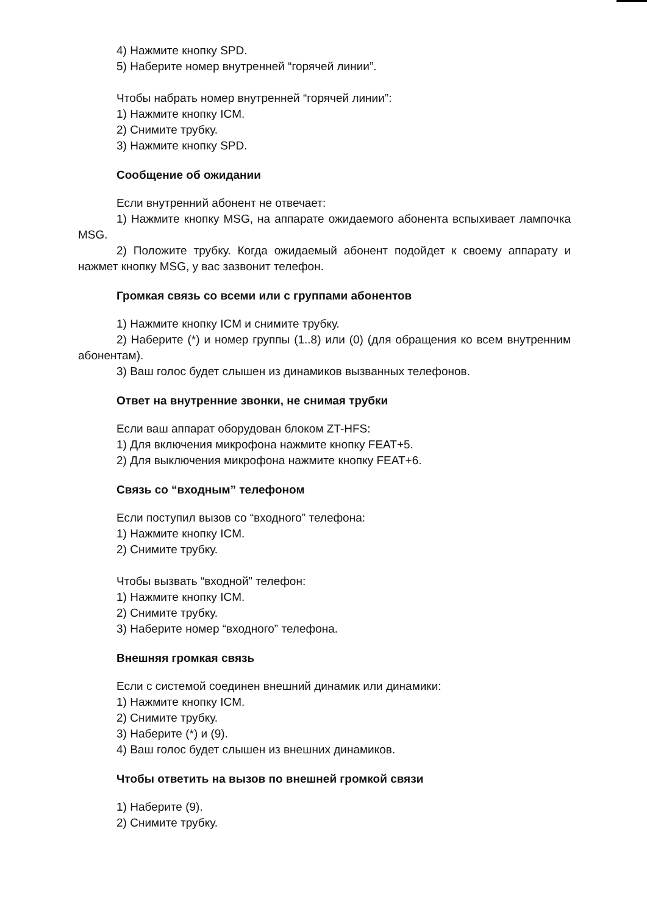4) Нажмите кнопку SPD.
5) Наберите номер внутренней “горячей линии”.
Чтобы набрать номер внутренней “горячей линии”:
1) Нажмите кнопку ICM.
2) Снимите трубку.
3) Нажмите кнопку SPD.
Сообщение об ожидании
Если внутренний абонент не отвечает:
1) Нажмите кнопку MSG, на аппарате ожидаемого абонента вспыхивает лампочка MSG.
2) Положите трубку. Когда ожидаемый абонент подойдет к своему аппарату и нажмет кнопку MSG, у вас зазвонит телефон.
Громкая связь со всеми или с группами абонентов
1) Нажмите кнопку ICM и снимите трубку.
2) Наберите (*) и номер группы (1..8) или (0) (для обращения ко всем внутренним абонентам).
3) Ваш голос будет слышен из динамиков вызванных телефонов.
Ответ на внутренние звонки, не снимая трубки
Если ваш аппарат оборудован блоком ZT-HFS:
1) Для включения микрофона нажмите кнопку FEAT+5.
2) Для выключения микрофона нажмите кнопку FEAT+6.
Связь со “входным” телефоном
Если поступил вызов со “входного” телефона:
1) Нажмите кнопку ICM.
2) Снимите трубку.
Чтобы вызвать “входной” телефон:
1) Нажмите кнопку ICM.
2) Снимите трубку.
3) Наберите номер “входного” телефона.
Внешняя громкая связь
Если с системой соединен внешний динамик или динамики:
1) Нажмите кнопку ICM.
2) Снимите трубку.
3) Наберите (*) и (9).
4) Ваш голос будет слышен из внешних динамиков.
Чтобы ответить на вызов по внешней громкой связи
1) Наберите (9).
2) Снимите трубку.